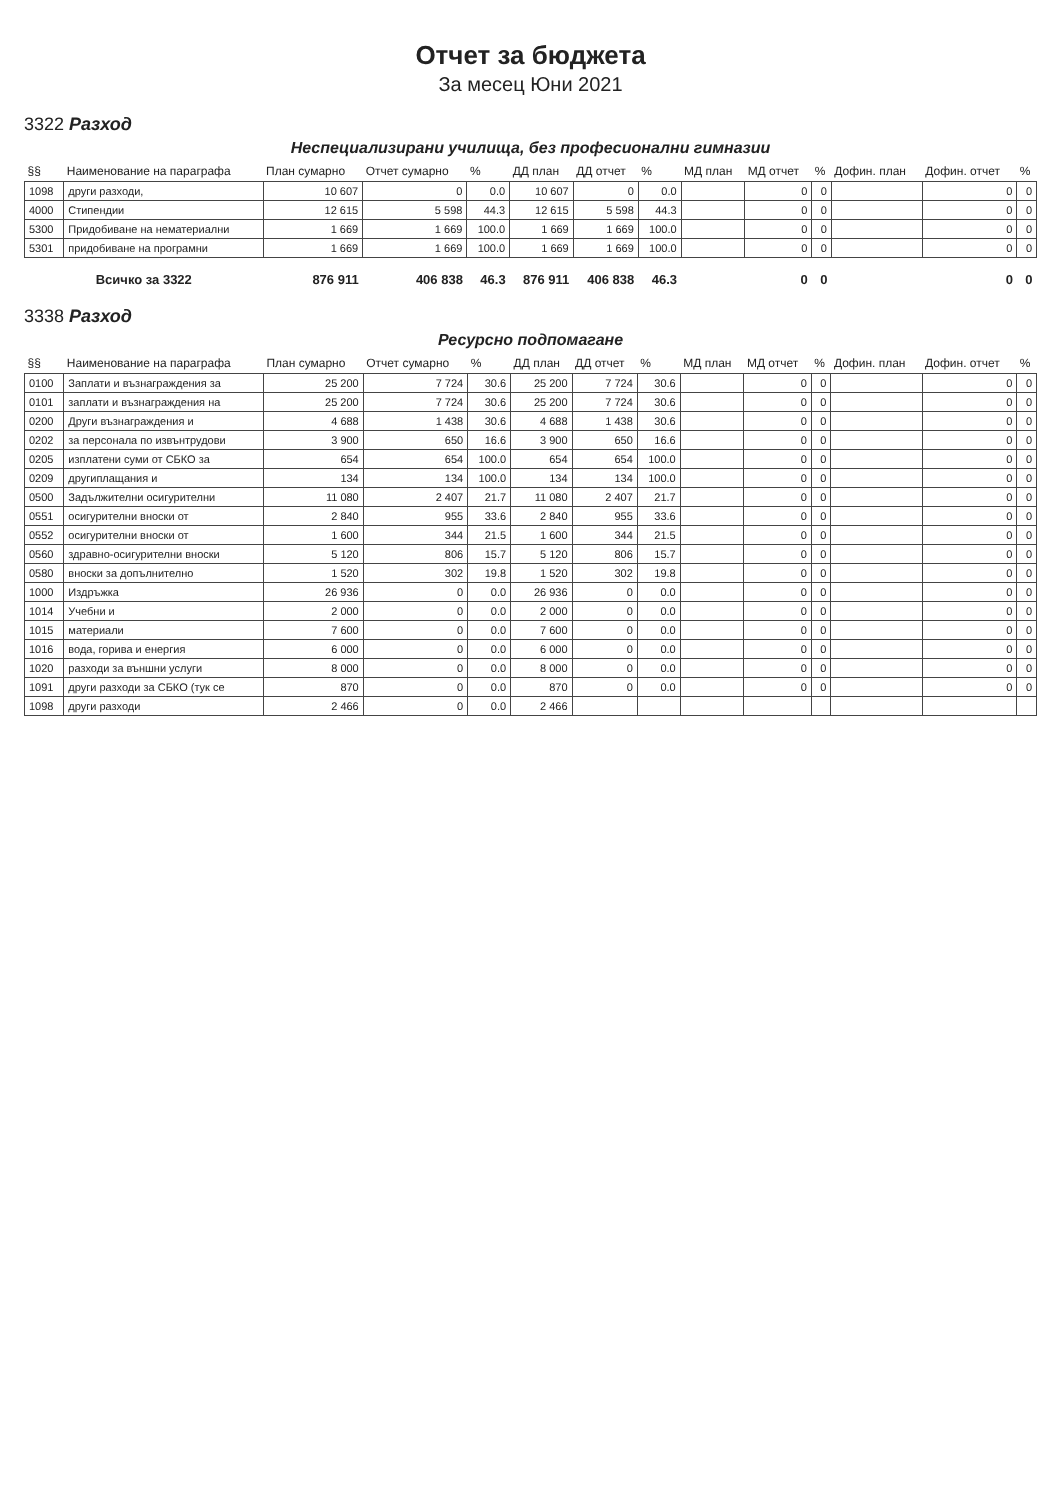Отчет за бюджета
За месец Юни 2021
3322 Разход
Неспециализирани училища, без професионални гимназии
| §§ | Наименование на параграфа | План сумарно | Отчет сумарно | % | ДД план | ДД отчет | % | МД план | МД отчет | % | Дофин. план | Дофин. отчет | % |
| --- | --- | --- | --- | --- | --- | --- | --- | --- | --- | --- | --- | --- | --- |
| 1098 | други разходи, | 10 607 | 0 | 0.0 | 10 607 | 0 | 0.0 | | 0 | 0 | | 0 | 0 |
| 4000 | Стипендии | 12 615 | 5 598 | 44.3 | 12 615 | 5 598 | 44.3 | | 0 | 0 | | 0 | 0 |
| 5300 | Придобиване на нематериални | 1 669 | 1 669 | 100.0 | 1 669 | 1 669 | 100.0 | | 0 | 0 | | 0 | 0 |
| 5301 | придобиване на програмни | 1 669 | 1 669 | 100.0 | 1 669 | 1 669 | 100.0 | | 0 | 0 | | 0 | 0 |
| Всичко за 3322 | | 876 911 | 406 838 | 46.3 | 876 911 | 406 838 | 46.3 | | 0 | 0 | | 0 | 0 |
3338 Разход
Ресурсно подпомагане
| §§ | Наименование на параграфа | План сумарно | Отчет сумарно | % | ДД план | ДД отчет | % | МД план | МД отчет | % | Дофин. план | Дофин. отчет | % |
| --- | --- | --- | --- | --- | --- | --- | --- | --- | --- | --- | --- | --- | --- |
| 0100 | Заплати и възнаграждения за | 25 200 | 7 724 | 30.6 | 25 200 | 7 724 | 30.6 | | 0 | 0 | | 0 | 0 |
| 0101 | заплати и възнаграждения на | 25 200 | 7 724 | 30.6 | 25 200 | 7 724 | 30.6 | | 0 | 0 | | 0 | 0 |
| 0200 | Други възнаграждения и | 4 688 | 1 438 | 30.6 | 4 688 | 1 438 | 30.6 | | 0 | 0 | | 0 | 0 |
| 0202 | за персонала по извънтрудови | 3 900 | 650 | 16.6 | 3 900 | 650 | 16.6 | | 0 | 0 | | 0 | 0 |
| 0205 | изплатени суми от СБКО за | 654 | 654 | 100.0 | 654 | 654 | 100.0 | | 0 | 0 | | 0 | 0 |
| 0209 | другиплащания и | 134 | 134 | 100.0 | 134 | 134 | 100.0 | | 0 | 0 | | 0 | 0 |
| 0500 | Задължителни осигурителни | 11 080 | 2 407 | 21.7 | 11 080 | 2 407 | 21.7 | | 0 | 0 | | 0 | 0 |
| 0551 | осигурителни вноски от | 2 840 | 955 | 33.6 | 2 840 | 955 | 33.6 | | 0 | 0 | | 0 | 0 |
| 0552 | осигурителни вноски от | 1 600 | 344 | 21.5 | 1 600 | 344 | 21.5 | | 0 | 0 | | 0 | 0 |
| 0560 | здравно-осигурителни вноски | 5 120 | 806 | 15.7 | 5 120 | 806 | 15.7 | | 0 | 0 | | 0 | 0 |
| 0580 | вноски за допълнително | 1 520 | 302 | 19.8 | 1 520 | 302 | 19.8 | | 0 | 0 | | 0 | 0 |
| 1000 | Издръжка | 26 936 | 0 | 0.0 | 26 936 | 0 | 0.0 | | 0 | 0 | | 0 | 0 |
| 1014 | Учебни и | 2 000 | 0 | 0.0 | 2 000 | 0 | 0.0 | | 0 | 0 | | 0 | 0 |
| 1015 | материали | 7 600 | 0 | 0.0 | 7 600 | 0 | 0.0 | | 0 | 0 | | 0 | 0 |
| 1016 | вода, горива и енергия | 6 000 | 0 | 0.0 | 6 000 | 0 | 0.0 | | 0 | 0 | | 0 | 0 |
| 1020 | разходи за външни услуги | 8 000 | 0 | 0.0 | 8 000 | 0 | 0.0 | | 0 | 0 | | 0 | 0 |
| 1091 | други разходи за СБКО (тук се | 870 | 0 | 0.0 | 870 | 0 | 0.0 | | 0 | 0 | | 0 | 0 |
| 1098 | други разходи | 2 466 | 0 | 0.0 | 2 466 | | | | | | | | |